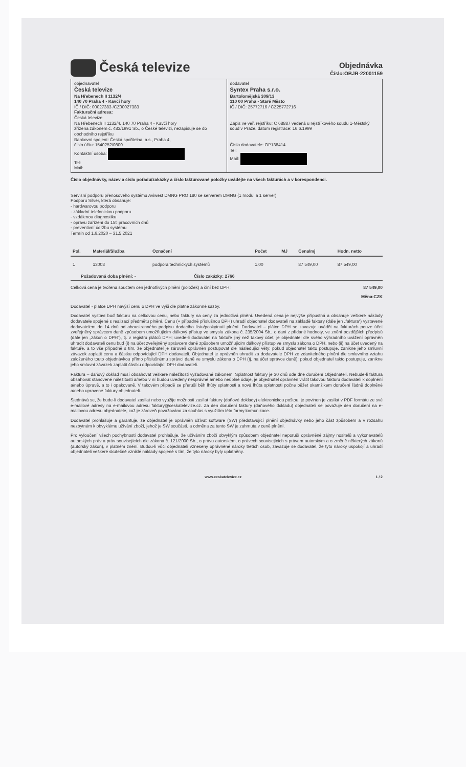Česká televize
Objednávka
Číslo:OBJR-22001159
objednavatel
Česká televize
Na Hřebenech II 1132/4
140 70 Praha 4 - Kavčí hory
IČ / DIČ: 00027383 /CZ00027383
Fakturační adresa:
Česká televize
Na Hřebenech II 1132/4, 140 70 Praha 4 - Kavčí hory
zřízena zákonem č. 483/1991 Sb., o České televizi, nezapisuje se do obchodního rejstříku
Bankovní spojení: Česká spořitelna, a.s., Praha 4,
číslo účtu: 1540252/0800
Kontaktní osoba:
Tel:
Mail:
dodavatel
Syntex Praha s.r.o.
Bartolomějská 309/13
110 00 Praha - Staré Město
IČ / DIČ: 25772716 / CZ25772716
Zápis ve veř. rejstříku: C 68887 vedená u rejstříkového soudu 1-Městský soud v Praze, datum registrace: 16.6.1999
Číslo dodavatele: OP138414
Tel:
Mail:
Číslo objednávky, název a číslo pořadu/zakázky a číslo fakturované položky uvádějte na všech fakturách a v korespondenci.
Servisní podporu přenosového systému Aviwest DMNG PRO 180 se serverem DMNG (1 modul a 1 server)
Podporu Silver, která obsahuje:
- hardwarovou podporu
- základní telefonickou podporu
- vzdálenou diagnostiku
- opravu zařízení do 15ti pracovních dnů
- preventivní údržbu systému
Termín od 1.6.2020 – 31.5.2021
| Pol. | Materiál/Služba | Označení | Počet | MJ | Cena/mj | Hodn. netto |
| --- | --- | --- | --- | --- | --- | --- |
| 1 | 13003 | podpora technických systémů | 1,00 | | 87 549,00 | 87 549,00 |
Požadovaná doba plnění: - Číslo zakázky: 2766
Celková cena je tvořena součtem cen jednotlivých plnění (položek) a činí bez DPH: 87 549,00
Měna:CZK
Dodavatel - plátce DPH navýší cenu o DPH ve výši dle platné zákonné sazby.
Dodavatel vystaví buď fakturu na celkovou cenu, nebo faktury na ceny za jednotlivá plnění. Uvedená cena je nejvýše přípustná a obsahuje veškeré náklady dodavatele spojené s realizací předmětu plnění. Cenu (+ případně příslušnou DPH) uhradí objednatel dodavateli na základě faktury (dále jen „faktura“) vystavené dodavatelem do 14 dnů od oboustranného podpisu dodacího listu/poskytnutí plnění. Dodavatel – plátce DPH se zavazuje uvádět na fakturách pouze účet zveřejněný správcem daně způsobem umožňujícím dálkový přístup ve smyslu zákona č. 235/2004 Sb., o dani z přidané hodnoty, ve znění pozdějších předpisů (dále jen „zákon o DPH“), tj. v registru plátců DPH; uvede-li dodavatel na faktuře jiný než takový účet, je objednatel dle svého výhradního uvážení oprávněn uhradit dodavateli cenu buď (i) na účet zveřejněný správcem daně způsobem umožňujícím dálkový přístup ve smyslu zákona o DPH, nebo (ii) na účet uvedený na faktuře, a to vše případně s tím, že objednatel je zároveň oprávněn postupovat dle následující věty; pokud objednatel takto postupuje, zanikne jeho smluvní závazek zaplatit cenu a částku odpovídající DPH dodavateli. Objednatel je oprávněn uhradit za dodavatele DPH ze zdanitelného plnění dle smluvního vztahu založeného touto objednávkou přímo příslušnému správci daně ve smyslu zákona o DPH (tj. na účet správce daně); pokud objednatel takto postupuje, zanikne jeho smluvní závazek zaplatit částku odpovídající DPH dodavateli.
Faktura – daňový doklad musí obsahovat veškeré náležitosti vyžadované zákonem. Splatnost faktury je 30 dnů ode dne doručení Objednateli. Nebude-li faktura obsahovat stanovené náležitosti a/nebo v ní budou uvedeny nesprávné a/nebo neúplné údaje, je objednatel oprávněn vrátit takovou fakturu dodavateli k doplnění a/nebo úpravě, a to i opakovaně. V takovém případě se přeruší běh lhůty splatnosti a nová lhůta splatnosti počne běžet okamžikem doručení řádně doplněné a/nebo upravené faktury objednateli.
Sjednává se, že bude-li dodavatel zasílat nebo využije možnosti zasílat faktury (daňové doklady) elektronickou poštou, je povinen je zasílat v PDF formátu ze své e-mailové adresy na e-mailovou adresu faktury@ceskatelevize.cz. Za den doručení faktury (daňového dokladu) objednateli se považuje den doručení na e-mailovou adresu objednatele, což je zároveň považováno za souhlas s využitím této formy komunikace.
Dodavatel prohlašuje a garantuje, že objednatel je oprávněn užívat software (SW) představující plnění objednávky nebo jeho část způsobem a v rozsahu nezbytném k obvyklému užívání zboží, jehož je SW součástí, a odměna za tento SW je zahrnuta v ceně plnění.
Pro vyloučení všech pochybností dodavatel prohlašuje, že užíváním zboží obvyklým způsobem objednatel neporuší oprávněné zájmy nositelů a vykonavatelů autorských práv a práv souvisejících dle zákona č. 121/2000 Sb., o právu autorském, o právech souvisejících s právem autorským a o změně některých zákonů (autorský zákon), v platném znění. Budou-li vůči objednateli vzneseny oprávněné nároky třetích osob, zavazuje se dodavatel, že tyto nároky uspokojí a uhradí objednateli veškeré skutečně vzniklé náklady spojené s tím, že tyto nároky byly uplatněny.
www.ceskatelevize.cz 1 / 2